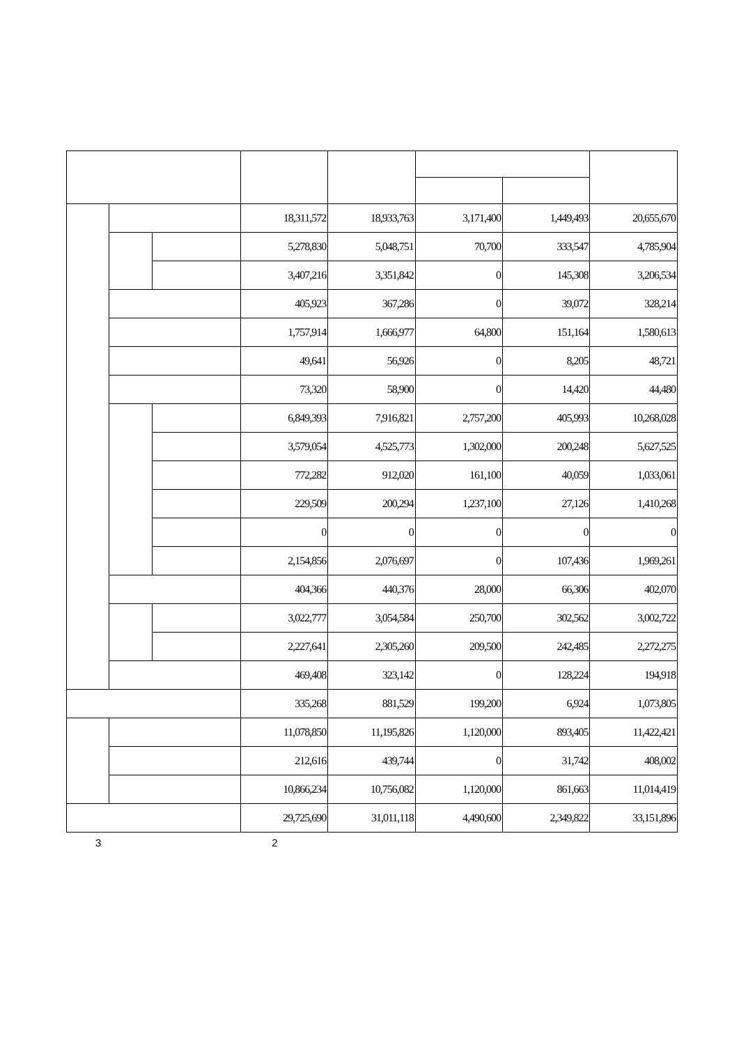| | | | 18,311,572 | 18,933,763 | 3,171,400 | 1,449,493 | 20,655,670 |
| | | | 5,278,830 | 5,048,751 | 70,700 | 333,547 | 4,785,904 |
| | | | 3,407,216 | 3,351,842 | 0 | 145,308 | 3,206,534 |
| | | | 405,923 | 367,286 | 0 | 39,072 | 328,214 |
| | | | 1,757,914 | 1,666,977 | 64,800 | 151,164 | 1,580,613 |
| | | | 49,641 | 56,926 | 0 | 8,205 | 48,721 |
| | | | 73,320 | 58,900 | 0 | 14,420 | 44,480 |
| | | | 6,849,393 | 7,916,821 | 2,757,200 | 405,993 | 10,268,028 |
| | | | 3,579,054 | 4,525,773 | 1,302,000 | 200,248 | 5,627,525 |
| | | | 772,282 | 912,020 | 161,100 | 40,059 | 1,033,061 |
| | | | 229,509 | 200,294 | 1,237,100 | 27,126 | 1,410,268 |
| | | | 0 | 0 | 0 | 0 | 0 |
| | | | 2,154,856 | 2,076,697 | 0 | 107,436 | 1,969,261 |
| | | | 404,366 | 440,376 | 28,000 | 66,306 | 402,070 |
| | | | 3,022,777 | 3,054,584 | 250,700 | 302,562 | 3,002,722 |
| | | | 2,227,641 | 2,305,260 | 209,500 | 242,485 | 2,272,275 |
| | | | 469,408 | 323,142 | 0 | 128,224 | 194,918 |
| | | | 335,268 | 881,529 | 199,200 | 6,924 | 1,073,805 |
| | | | 11,078,850 | 11,195,826 | 1,120,000 | 893,405 | 11,422,421 |
| | | | 212,616 | 439,744 | 0 | 31,742 | 408,002 |
| | | | 10,866,234 | 10,756,082 | 1,120,000 | 861,663 | 11,014,419 |
| | | | 29,725,690 | 31,011,118 | 4,490,600 | 2,349,822 | 33,151,896 |
3 2